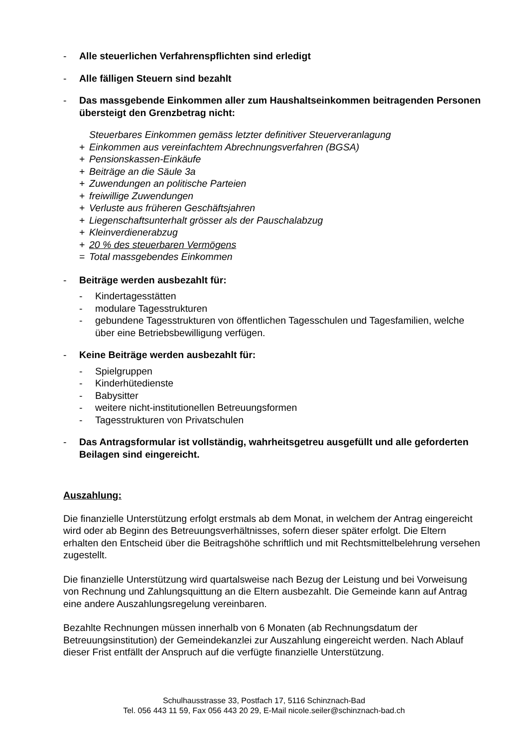- Alle steuerlichen Verfahrenspflichten sind erledigt
- Alle fälligen Steuern sind bezahlt
- Das massgebende Einkommen aller zum Haushaltseinkommen beitragenden Personen übersteigt den Grenzbetrag nicht:
Steuerbares Einkommen gemäss letzter definitiver Steuerveranlagung
+ Einkommen aus vereinfachtem Abrechnungsverfahren (BGSA)
+ Pensionskassen-Einkäufe
+ Beiträge an die Säule 3a
+ Zuwendungen an politische Parteien
+ freiwillige Zuwendungen
+ Verluste aus früheren Geschäftsjahren
+ Liegenschaftsunterhalt grösser als der Pauschalabzug
+ Kleinverdienerabzug
+ 20 % des steuerbaren Vermögens
= Total massgebendes Einkommen
- Beiträge werden ausbezahlt für:
- Kindertagesstätten
- modulare Tagesstrukturen
- gebundene Tagesstrukturen von öffentlichen Tagesschulen und Tagesfamilien, welche über eine Betriebsbewilligung verfügen.
- Keine Beiträge werden ausbezahlt für:
- Spielgruppen
- Kinderhütedienste
- Babysitter
- weitere nicht-institutionellen Betreuungsformen
- Tagesstrukturen von Privatschulen
- Das Antragsformular ist vollständig, wahrheitsgetreu ausgefüllt und alle geforderten Beilagen sind eingereicht.
Auszahlung:
Die finanzielle Unterstützung erfolgt erstmals ab dem Monat, in welchem der Antrag eingereicht wird oder ab Beginn des Betreuungsverhältnisses, sofern dieser später erfolgt. Die Eltern erhalten den Entscheid über die Beitragshöhe schriftlich und mit Rechtsmittelbelehrung versehen zugestellt.
Die finanzielle Unterstützung wird quartalsweise nach Bezug der Leistung und bei Vorweisung von Rechnung und Zahlungsquittung an die Eltern ausbezahlt. Die Gemeinde kann auf Antrag eine andere Auszahlungsregelung vereinbaren.
Bezahlte Rechnungen müssen innerhalb von 6 Monaten (ab Rechnungsdatum der Betreuungsinstitution) der Gemeindekanzlei zur Auszahlung eingereicht werden. Nach Ablauf dieser Frist entfällt der Anspruch auf die verfügte finanzielle Unterstützung.
Schulhausstrasse 33, Postfach 17, 5116 Schinznach-Bad
Tel. 056 443 11 59, Fax 056 443 20 29, E-Mail nicole.seiler@schinznach-bad.ch